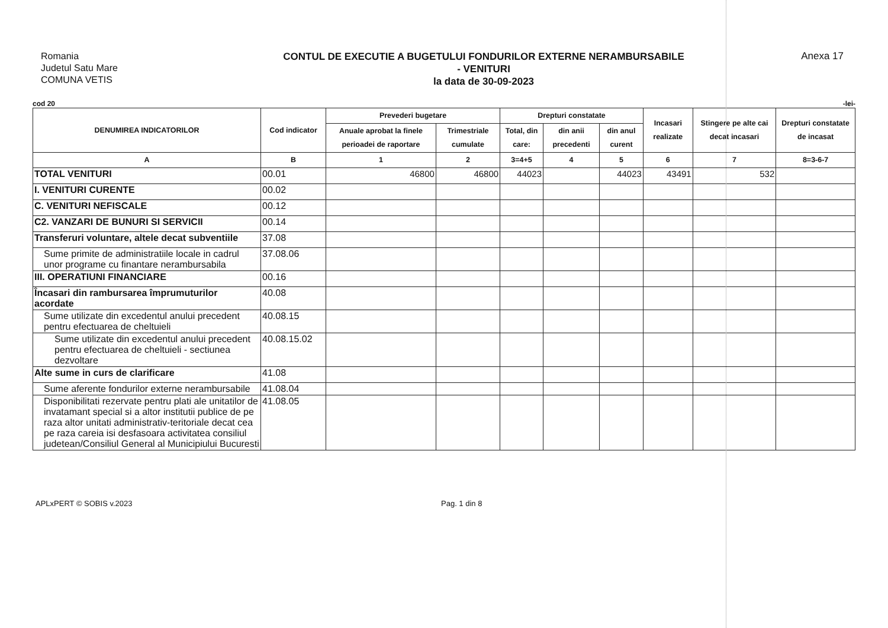Romania
Judetul Satu Mare
COMUNA VETIS
CONTUL DE EXECUTIE A BUGETULUI FONDURILOR EXTERNE NERAMBURSABILE
- VENITURI
la data de 30-09-2023
Anexa 17
cod 20 -lei-
| DENUMIREA INDICATORILOR | Cod indicator | Prevederi bugetare | | Drepturi constatate | | | Incasari realizate | Stingere pe alte cai decat incasari | Drepturi constatate de incasat |
| --- | --- | --- | --- | --- | --- | --- | --- | --- | --- |
| | | Anuale aprobat la finele perioadei de raportare | Trimestriale cumulate | Total, din care: | din anii precedenti | din anul curent | | | |
| A | B | 1 | 2 | 3=4+5 | 4 | 5 | 6 | 7 | 8=3-6-7 |
| TOTAL VENITURI | 00.01 | 46800 | 46800 | 44023 | | 44023 | 43491 | 532 | |
| I. VENITURI CURENTE | 00.02 | | | | | | | | |
| C. VENITURI NEFISCALE | 00.12 | | | | | | | | |
| C2. VANZARI DE BUNURI SI SERVICII | 00.14 | | | | | | | | |
| Transferuri voluntare, altele decat subventiile | 37.08 | | | | | | | | |
| Sume primite de administratiile locale in cadrul unor programe cu finantare nerambursabila | 37.08.06 | | | | | | | | |
| III. OPERATIUNI FINANCIARE | 00.16 | | | | | | | | |
| Încasari din rambursarea împrumuturilor acordate | 40.08 | | | | | | | | |
| Sume utilizate din excedentul anului precedent pentru efectuarea de cheltuieli | 40.08.15 | | | | | | | | |
| Sume utilizate din excedentul anului precedent pentru efectuarea de cheltuieli - sectiunea dezvoltare | 40.08.15.02 | | | | | | | | |
| Alte sume in curs de clarificare | 41.08 | | | | | | | | |
| Sume aferente fondurilor externe nerambursabile | 41.08.04 | | | | | | | | |
| Disponibilitati rezervate pentru plati ale unitatilor de invatamant special si a altor institutii publice de pe raza altor unitati administrativ-teritoriale decat cea pe raza careia isi desfasoara activitatea consiliul judetean/Consiliul General al Municipiului Bucuresti | 41.08.05 | | | | | | | | |
APLxPERT © SOBIS v.2023 Pag. 1 din 8